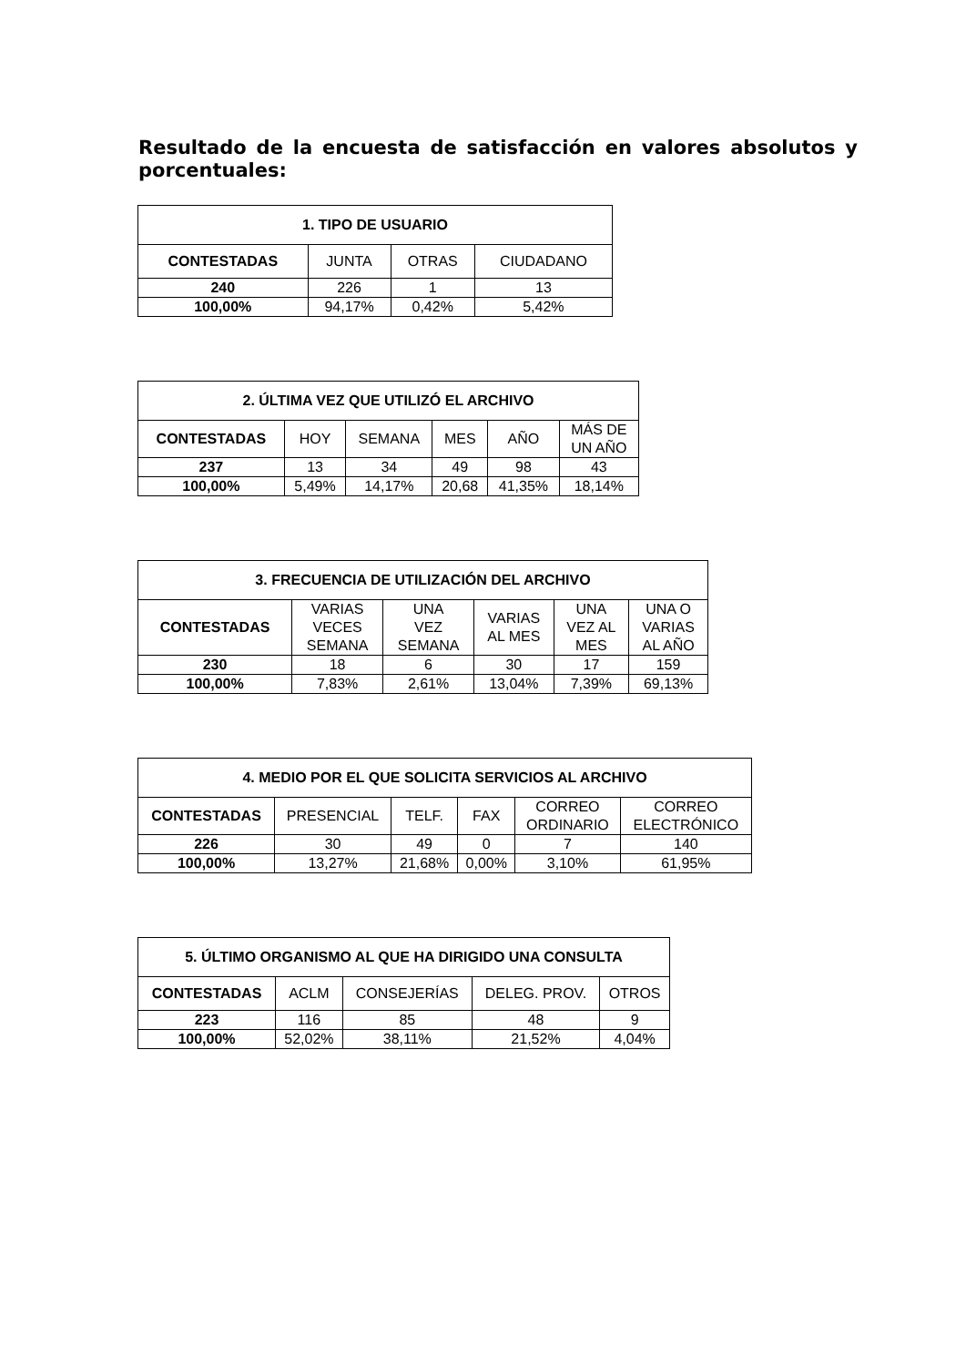Resultado de la encuesta de satisfacción en valores absolutos y porcentuales:
| 1. TIPO DE USUARIO | | | |
| --- | --- | --- | --- |
| CONTESTADAS | JUNTA | OTRAS | CIUDADANO |
| 240 | 226 | 1 | 13 |
| 100,00% | 94,17% | 0,42% | 5,42% |
| 2. ÚLTIMA VEZ QUE UTILIZÓ EL ARCHIVO | | | | | |
| --- | --- | --- | --- | --- | --- |
| CONTESTADAS | HOY | SEMANA | MES | AÑO | MÁS DE UN AÑO |
| 237 | 13 | 34 | 49 | 98 | 43 |
| 100,00% | 5,49% | 14,17% | 20,68 | 41,35% | 18,14% |
| 3. FRECUENCIA DE UTILIZACIÓN DEL ARCHIVO | | | | | |
| --- | --- | --- | --- | --- | --- |
| CONTESTADAS | VARIAS VECES SEMANA | UNA VEZ SEMANA | VARIAS AL MES | UNA VEZ AL MES | UNA O VARIAS AL AÑO |
| 230 | 18 | 6 | 30 | 17 | 159 |
| 100,00% | 7,83% | 2,61% | 13,04% | 7,39% | 69,13% |
| 4. MEDIO POR EL QUE SOLICITA SERVICIOS AL ARCHIVO | | | | | |
| --- | --- | --- | --- | --- | --- |
| CONTESTADAS | PRESENCIAL | TELF. | FAX | CORREO ORDINARIO | CORREO ELECTRÓNICO |
| 226 | 30 | 49 | 0 | 7 | 140 |
| 100,00% | 13,27% | 21,68% | 0,00% | 3,10% | 61,95% |
| 5. ÚLTIMO ORGANISMO AL QUE HA DIRIGIDO UNA CONSULTA | | | | |
| --- | --- | --- | --- | --- |
| CONTESTADAS | ACLM | CONSEJERÍAS | DELEG. PROV. | OTROS |
| 223 | 116 | 85 | 48 | 9 |
| 100,00% | 52,02% | 38,11% | 21,52% | 4,04% |